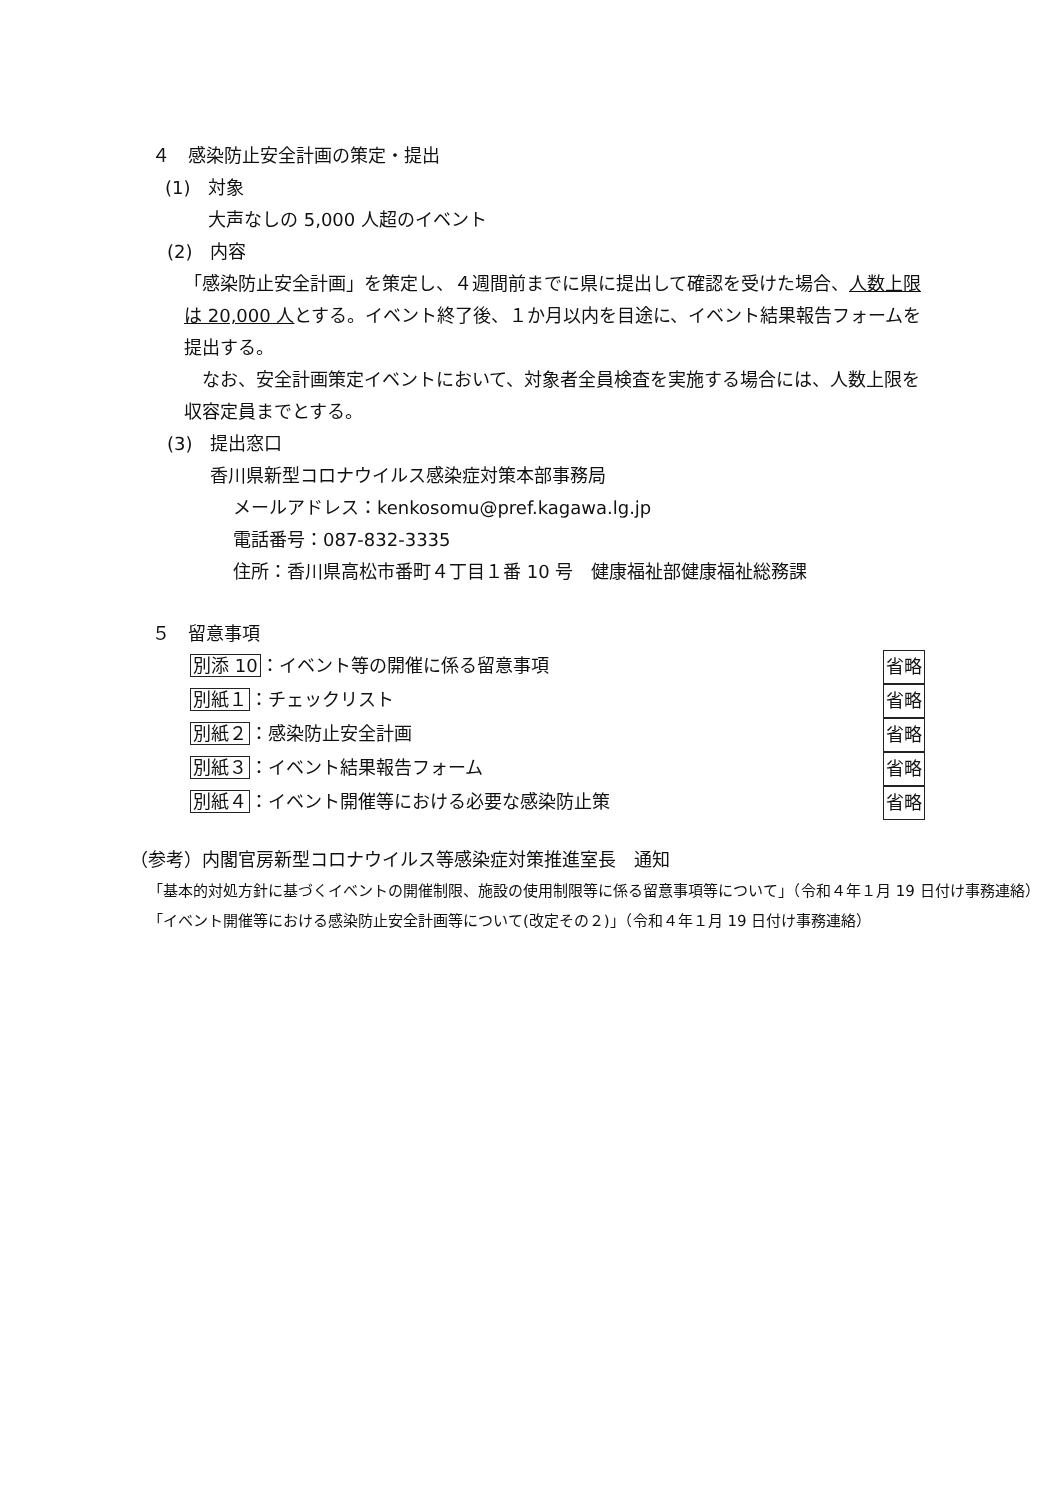４　感染防止安全計画の策定・提出
(1)　対象
大声なしの 5,000 人超のイベント
(2)　内容
「感染防止安全計画」を策定し、４週間前までに県に提出して確認を受けた場合、人数上限は 20,000 人とする。イベント終了後、１か月以内を目途に、イベント結果報告フォームを提出する。
　なお、安全計画策定イベントにおいて、対象者全員検査を実施する場合には、人数上限を収容定員までとする。
(3)　提出窓口
香川県新型コロナウイルス感染症対策本部事務局
メールアドレス：kenkosomu@pref.kagawa.lg.jp
電話番号：087-832-3335
住所：香川県高松市番町４丁目１番 10 号　健康福祉部健康福祉総務課
５　留意事項
別添 10：イベント等の開催に係る留意事項 省略
別紙１：チェックリスト 省略
別紙２：感染防止安全計画 省略
別紙３：イベント結果報告フォーム 省略
別紙４：イベント開催等における必要な感染防止策 省略
（参考）内閣官房新型コロナウイルス等感染症対策推進室長　通知
「基本的対処方針に基づくイベントの開催制限、施設の使用制限等に係る留意事項等について」（令和４年１月 19 日付け事務連絡）
「イベント開催等における感染防止安全計画等について(改定その２)」（令和４年１月 19 日付け事務連絡）